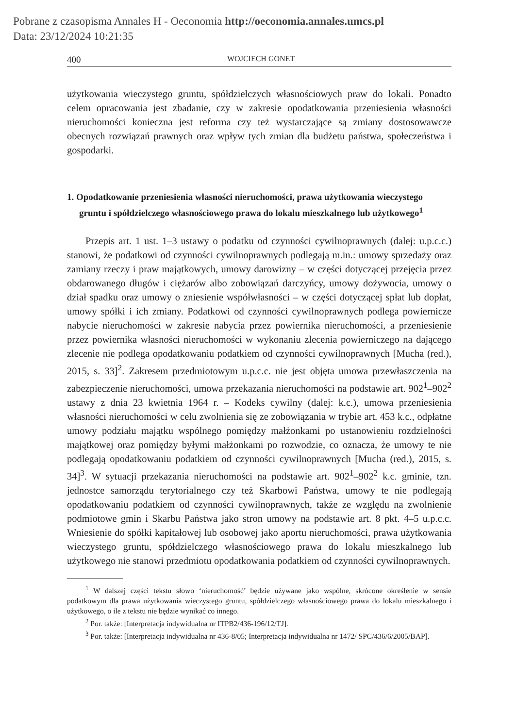Pobrane z czasopisma Annales H - Oeconomia http://oeconomia.annales.umcs.pl
Data: 23/12/2024 10:21:35
400 WOJCIECH GONET
użytkowania wieczystego gruntu, spółdzielczych własnościowych praw do lokali. Ponadto celem opracowania jest zbadanie, czy w zakresie opodatkowania przeniesienia własności nieruchomości konieczna jest reforma czy też wystarczające są zmiany dostosowawcze obecnych rozwiązań prawnych oraz wpływ tych zmian dla budżetu państwa, społeczeństwa i gospodarki.
1. Opodatkowanie przeniesienia własności nieruchomości, prawa użytkowania wieczystego gruntu i spółdzielczego własnościowego prawa do lokalu mieszkalnego lub użytkowego<sup>1</sup>
Przepis art. 1 ust. 1–3 ustawy o podatku od czynności cywilnoprawnych (dalej: u.p.c.c.) stanowi, że podatkowi od czynności cywilnoprawnych podlegają m.in.: umowy sprzedaży oraz zamiany rzeczy i praw majątkowych, umowy darowizny – w części dotyczącej przejęcia przez obdarowanego długów i ciężarów albo zobowiązań darczyńcy, umowy dożywocia, umowy o dział spadku oraz umowy o zniesienie współwłasności – w części dotyczącej spłat lub dopłat, umowy spółki i ich zmiany. Podatkowi od czynności cywilnoprawnych podlega powiernicze nabycie nieruchomości w zakresie nabycia przez powiernika nieruchomości, a przeniesienie przez powiernika własności nieruchomości w wykonaniu zlecenia powierniczego na dającego zlecenie nie podlega opodatkowaniu podatkiem od czynności cywilnoprawnych [Mucha (red.), 2015, s. 33]<sup>2</sup>. Zakresem przedmiotowym u.p.c.c. nie jest objęta umowa przewłaszczenia na zabezpieczenie nieruchomości, umowa przekazania nieruchomości na podstawie art. 902<sup>1</sup>–902<sup>2</sup> ustawy z dnia 23 kwietnia 1964 r. – Kodeks cywilny (dalej: k.c.), umowa przeniesienia własności nieruchomości w celu zwolnienia się ze zobowiązania w trybie art. 453 k.c., odpłatne umowy podziału majątku wspólnego pomiędzy małżonkami po ustanowieniu rozdzielności majątkowej oraz pomiędzy byłymi małżonkami po rozwodzie, co oznacza, że umowy te nie podlegają opodatkowaniu podatkiem od czynności cywilnoprawnych [Mucha (red.), 2015, s. 34]<sup>3</sup>. W sytuacji przekazania nieruchomości na podstawie art. 902<sup>1</sup>–902<sup>2</sup> k.c. gminie, tzn. jednostce samorządu terytorialnego czy też Skarbowi Państwa, umowy te nie podlegają opodatkowaniu podatkiem od czynności cywilnoprawnych, także ze względu na zwolnienie podmiotowe gmin i Skarbu Państwa jako stron umowy na podstawie art. 8 pkt. 4–5 u.p.c.c. Wniesienie do spółki kapitałowej lub osobowej jako aportu nieruchomości, prawa użytkowania wieczystego gruntu, spółdzielczego własnościowego prawa do lokalu mieszkalnego lub użytkowego nie stanowi przedmiotu opodatkowania podatkiem od czynności cywilnoprawnych.
<sup>1</sup> W dalszej części tekstu słowo ‘nieruchomość’ będzie używane jako wspólne, skrócone określenie w sensie podatkowym dla prawa użytkowania wieczystego gruntu, spółdzielczego własnościowego prawa do lokalu mieszkalnego i użytkowego, o ile z tekstu nie będzie wynikać co innego.
<sup>2</sup> Por. także: [Interpretacja indywidualna nr ITPB2/436-196/12/TJ].
<sup>3</sup> Por. także: [Interpretacja indywidualna nr 436-8/05; Interpretacja indywidualna nr 1472/ SPC/436/6/2005/BAP].